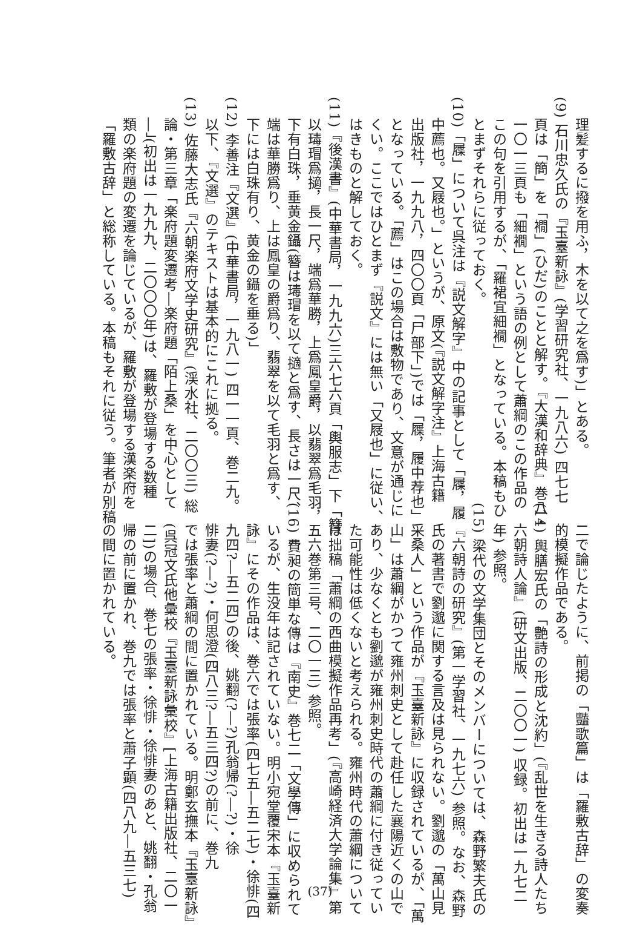理髪するに撥を用ふ，木を以て之を爲す)」とある。
(9) 石川忠久氏の『玉臺新詠』(学習研究社、一九八六) 四七七
頁は「簡」を「襉」(ひだ)のことと解す。『大漢和辞典』巻八・
一〇一三頁も「細襉」という語の例として蕭綱のこの作品の
この句を引用するが、「羅裙宜細襉」となっている。本稿もひ
とまずそれらに従っておく。
(10)「屧」について呉注は『説文解字』中の記事として「屧，履
中薦也。又屐也。」というが、原文(『説文解字注』上海古籍
出版社，一九九八，四〇〇頁「尸部下」)では「屧，履中荐也」
となっている。「薦」はこの場合は敷物であり、文意が通じに
くい。ここではひとまず『説文』には無い「又屐也」に従い、
はきものと解しておく。
(11)『後漢書』(中華書局，一九九六)三六七六頁「輿服志」下「簪
以瑇瑁爲擿，長一尺，端爲華勝，上爲鳳皇爵，以翡翠爲毛羽，
下有白珠，垂黄金鑷(簪は瑇瑁を以て擿と爲す、長さは一尺、
端は華勝爲り、上は鳳皇の爵爲り、翡翠を以て毛羽と爲す、
下には白珠有り、黄金の鑷を垂る)」
(12) 李善注『文選』(中華書局，一九八一) 四一一頁、巻二九。
以下、『文選』のテキストは基本的にこれに拠る。
(13) 佐藤大志氏『六朝楽府文学史研究』(渓水社、二〇〇三) 総
論・第三章「楽府題変遷考―楽府題「陌上桑」を中心として
―」(初出は一九九九、二〇〇〇年)は、羅敷が登場する数種
類の楽府題の変遷を論じているが、羅敷が登場する漢楽府を
「羅敷古辞」と総称している。本稿もそれに従う。筆者が別稿
二で論じたように、前掲の「豔歌篇」は「羅敷古辞」の変奏
的模擬作品である。
(14) 輿膳宏氏の「艶詩の形成と沈約」(『乱世を生きる詩人たち
六朝詩人論』(研文出版、二〇〇一) 収録。初出は一九七二
年) 参照。
(15) 梁代の文学集団とそのメンバーについては、森野繁夫氏の
『六朝詩の研究』(第一学習社、一九七六) 参照。なお、森野
氏の著書で劉邈に関する言及は見られない。劉邈の「萬山見
采桑人」という作品が『玉臺新詠』に収録されているが、「萬
山」は蕭綱がかつて雍州刺史として赴任した襄陽近くの山で
あり、少なくとも劉邈が雍州刺史時代の蕭綱に付き従ってい
た可能性は低くないと考えられる。雍州時代の蕭綱について
は拙稿「蕭綱の西曲模擬作品再考」(『高崎経済大学論集』第
五六巻第三号、二〇一三) 参照。
(16) 費昶の簡単な傳は『南史』巻七二「文學傳」に収められて
いるが、生没年は記されていない。明小宛堂覆宋本『玉臺新
詠』にその作品は、巻六では張率(四七五―五二七)・徐悱(四
九四?―五二四)の後、姚翻(?―?)孔翁帰(?―?)・徐
悱妻(?―?)・何思澄(四八三?―五三四?)の前に、巻九
では張率と蕭綱の間に置かれている。明鄭玄撫本『玉臺新詠』
(呉冠文氏他彙校『玉臺新詠彙校』[上海古籍出版社、二〇一
二])の場合、巻七の張率・徐悱・徐悱妻のあと、姚翻・孔翁
帰の前に置かれ、巻九では張率と蕭子顕(四八九―五三七)
の間に置かれている。
(37)